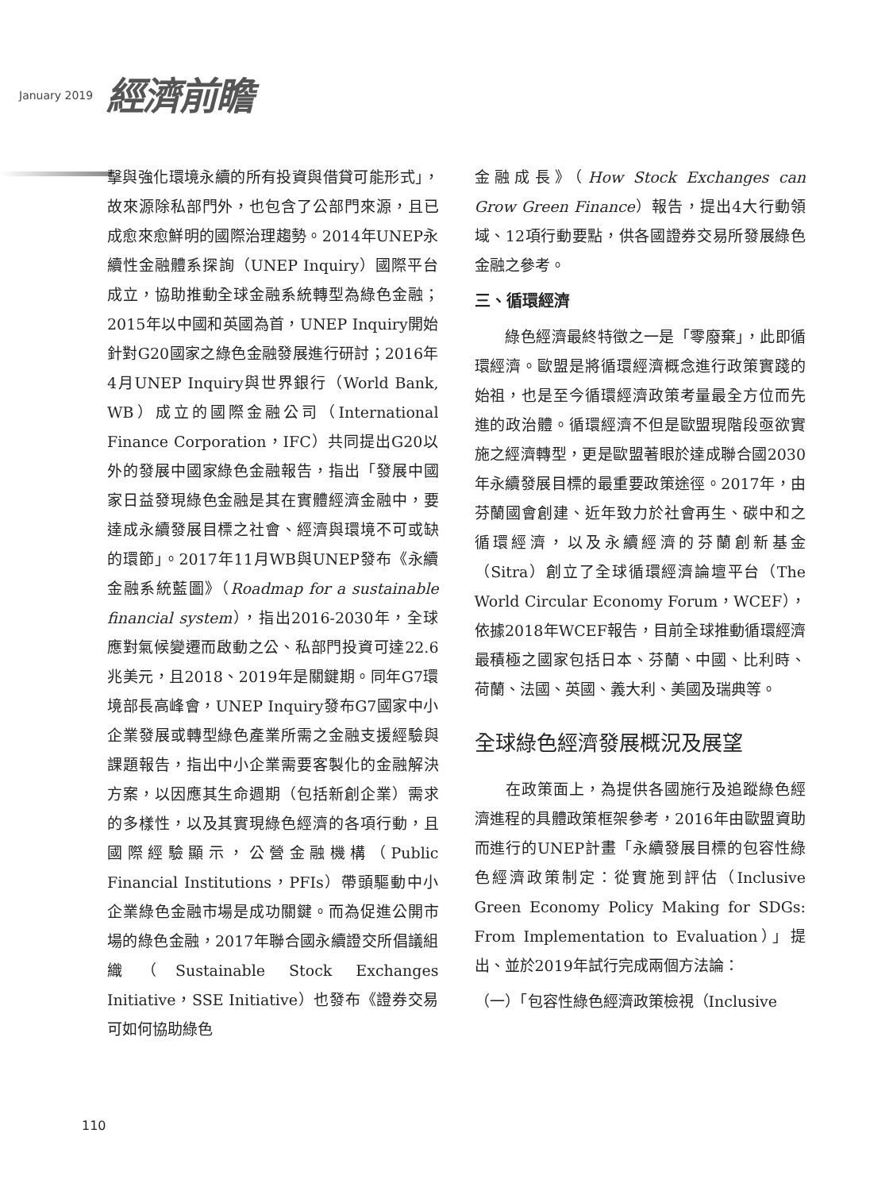January 2019 經濟前瞻
擊與強化環境永續的所有投資與借貸可能形式」，故來源除私部門外，也包含了公部門來源，且已成愈來愈鮮明的國際治理趨勢。2014年UNEP永續性金融體系探詢（UNEP Inquiry）國際平台成立，協助推動全球金融系統轉型為綠色金融；2015年以中國和英國為首，UNEP Inquiry開始針對G20國家之綠色金融發展進行研討；2016年4月UNEP Inquiry與世界銀行（World Bank, WB）成立的國際金融公司（International Finance Corporation，IFC）共同提出G20以外的發展中國家綠色金融報告，指出「發展中國家日益發現綠色金融是其在實體經濟金融中，要達成永續發展目標之社會、經濟與環境不可或缺的環節」。2017年11月WB與UNEP發布《永續金融系統藍圖》（Roadmap for a sustainable financial system），指出2016-2030年，全球應對氣候變遷而啟動之公、私部門投資可達22.6兆美元，且2018、2019年是關鍵期。同年G7環境部長高峰會，UNEP Inquiry發布G7國家中小企業發展或轉型綠色產業所需之金融支援經驗與課題報告，指出中小企業需要客製化的金融解決方案，以因應其生命週期（包括新創企業）需求的多樣性，以及其實現綠色經濟的各項行動，且國際經驗顯示，公營金融機構（Public Financial Institutions，PFIs）帶頭驅動中小企業綠色金融市場是成功關鍵。而為促進公開市場的綠色金融，2017年聯合國永續證交所倡議組織（Sustainable Stock Exchanges Initiative，SSE Initiative）也發布《證券交易可如何協助綠色
金融成長》（How Stock Exchanges can Grow Green Finance）報告，提出4大行動領域、12項行動要點，供各國證券交易所發展綠色金融之參考。
三、循環經濟
　　綠色經濟最終特徵之一是「零廢棄」，此即循環經濟。歐盟是將循環經濟概念進行政策實踐的始祖，也是至今循環經濟政策考量最全方位而先進的政治體。循環經濟不但是歐盟現階段亟欲實施之經濟轉型，更是歐盟著眼於達成聯合國2030年永續發展目標的最重要政策途徑。2017年，由芬蘭國會創建、近年致力於社會再生、碳中和之循環經濟，以及永續經濟的芬蘭創新基金（Sitra）創立了全球循環經濟論壇平台（The World Circular Economy Forum，WCEF），依據2018年WCEF報告，目前全球推動循環經濟最積極之國家包括日本、芬蘭、中國、比利時、荷蘭、法國、英國、義大利、美國及瑞典等。
全球綠色經濟發展概況及展望
　　在政策面上，為提供各國施行及追蹤綠色經濟進程的具體政策框架參考，2016年由歐盟資助而進行的UNEP計畫「永續發展目標的包容性綠色經濟政策制定：從實施到評估（Inclusive Green Economy Policy Making for SDGs: From Implementation to Evaluation）」提出、並於2019年試行完成兩個方法論：
（一）「包容性綠色經濟政策檢視（Inclusive
110